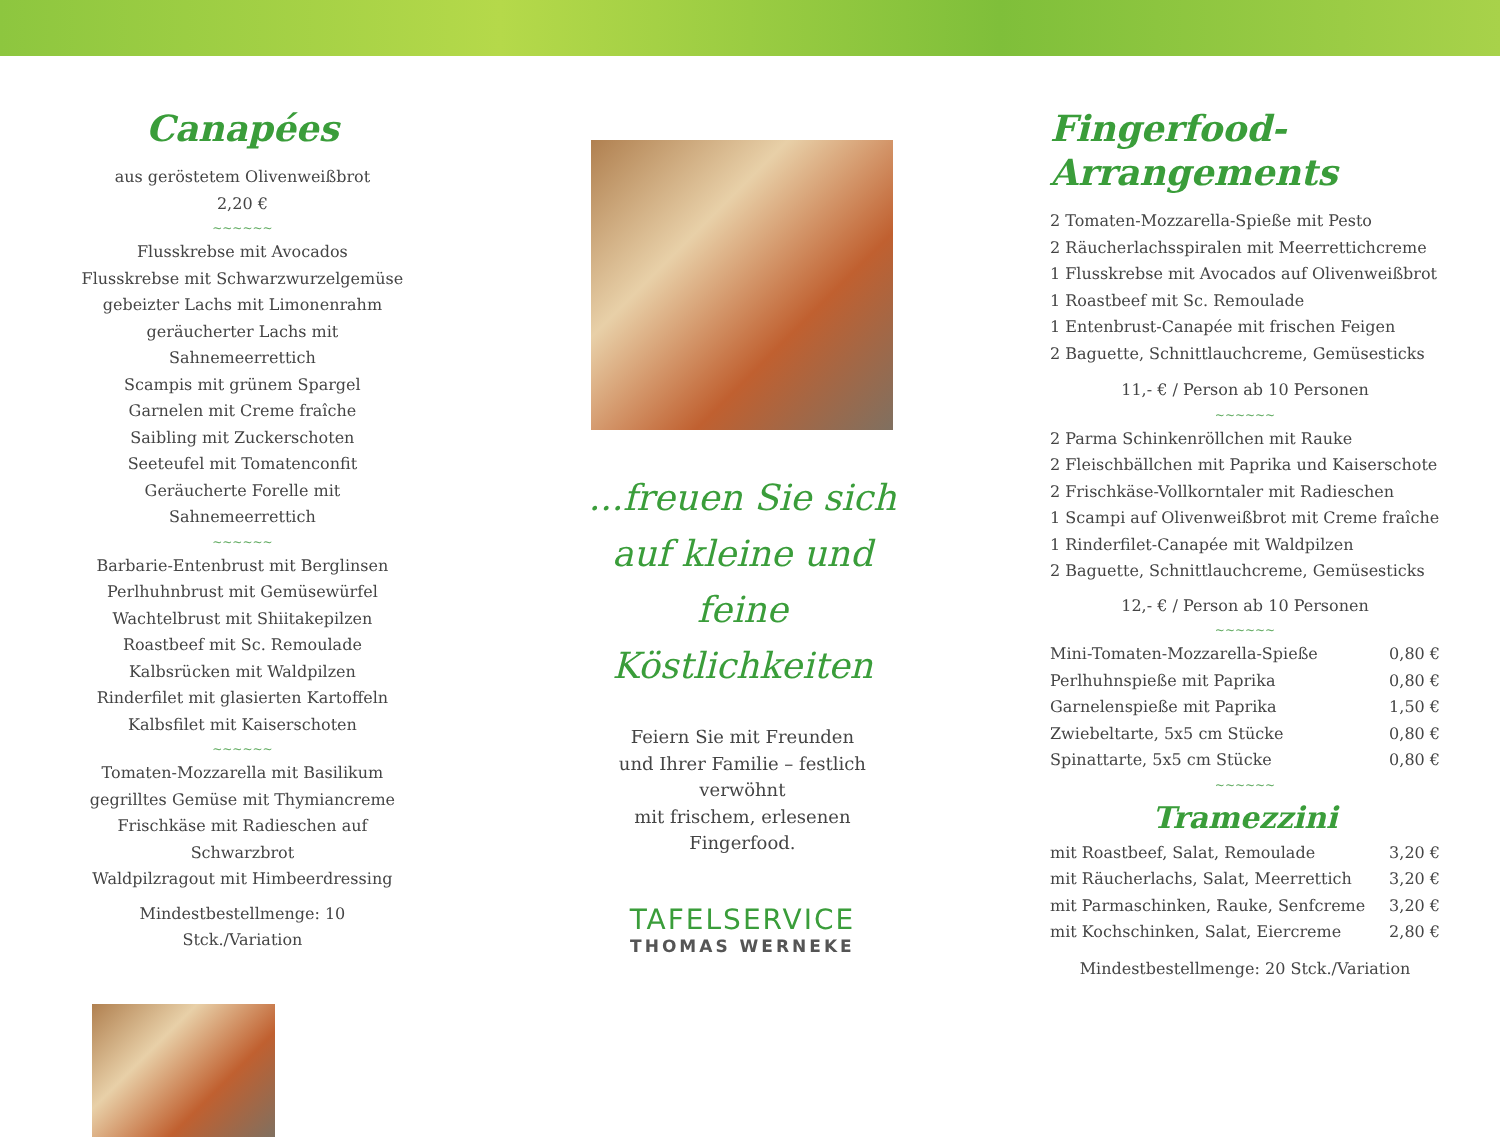Canapées
aus geröstetem Olivenweißbrot
2,20 €
~~~~~~
Flusskrebse mit Avocados
Flusskrebse mit Schwarzwurzelgemüse
gebeizter Lachs mit Limonenrahm
geräucherter Lachs mit Sahnemeerrettich
Scampis mit grünem Spargel
Garnelen mit Creme fraîche
Saibling mit Zuckerschoten
Seeteufel mit Tomatenconfit
Geräucherte Forelle mit Sahnemeerrettich
~~~~~~
Barbarie-Entenbrust mit Berglinsen
Perlhuhnbrust mit Gemüsewürfel
Wachtelbrust mit Shiitakepilzen
Roastbeef mit Sc. Remoulade
Kalbsrücken mit Waldpilzen
Rinderfilet mit glasierten Kartoffeln
Kalbsfilet mit Kaiserschoten
~~~~~~
Tomaten-Mozzarella mit Basilikum
gegrilltes Gemüse mit Thymiancreme
Frischkäse mit Radieschen auf Schwarzbrot
Waldpilzragout mit Himbeerdressing
Mindestbestellmenge: 10 Stck./Variation
...freuen Sie sich
auf kleine und feine
Köstlichkeiten
Feiern Sie mit Freunden
und Ihrer Familie – festlich verwöhnt
mit frischem, erlesenen Fingerfood.
TAFELSERVICE
THOMAS WERNEKE
Fingerfood-Arrangements
2 Tomaten-Mozzarella-Spieße mit Pesto
2 Räucherlachsspiralen mit Meerrettichcreme
1 Flusskrebse mit Avocados auf Olivenweißbrot
1 Roastbeef mit Sc. Remoulade
1 Entenbrust-Canapée mit frischen Feigen
2 Baguette, Schnittlauchcreme, Gemüsesticks
11,- € / Person ab 10 Personen
~~~~~~
2 Parma Schinkenröllchen mit Rauke
2 Fleischbällchen mit Paprika und Kaiserschote
2 Frischkäse-Vollkorntaler mit Radieschen
1 Scampi auf Olivenweißbrot mit Creme fraîche
1 Rinderfilet-Canapée mit Waldpilzen
2 Baguette, Schnittlauchcreme, Gemüsesticks
12,- € / Person ab 10 Personen
~~~~~~
| Mini-Tomaten-Mozzarella-Spieße | 0,80 € |
| Perlhuhnspieße mit Paprika | 0,80 € |
| Garnelenspieße mit Paprika | 1,50 € |
| Zwiebeltarte, 5x5 cm Stücke | 0,80 € |
| Spinattarte, 5x5 cm Stücke | 0,80 € |
~~~~~~
Tramezzini
| mit Roastbeef, Salat, Remoulade | 3,20 € |
| mit Räucherlachs, Salat, Meerrettich | 3,20 € |
| mit Parmaschinken, Rauke, Senfcreme | 3,20 € |
| mit Kochschinken, Salat, Eiercreme | 2,80 € |
Mindestbestellmenge: 20 Stck./Variation